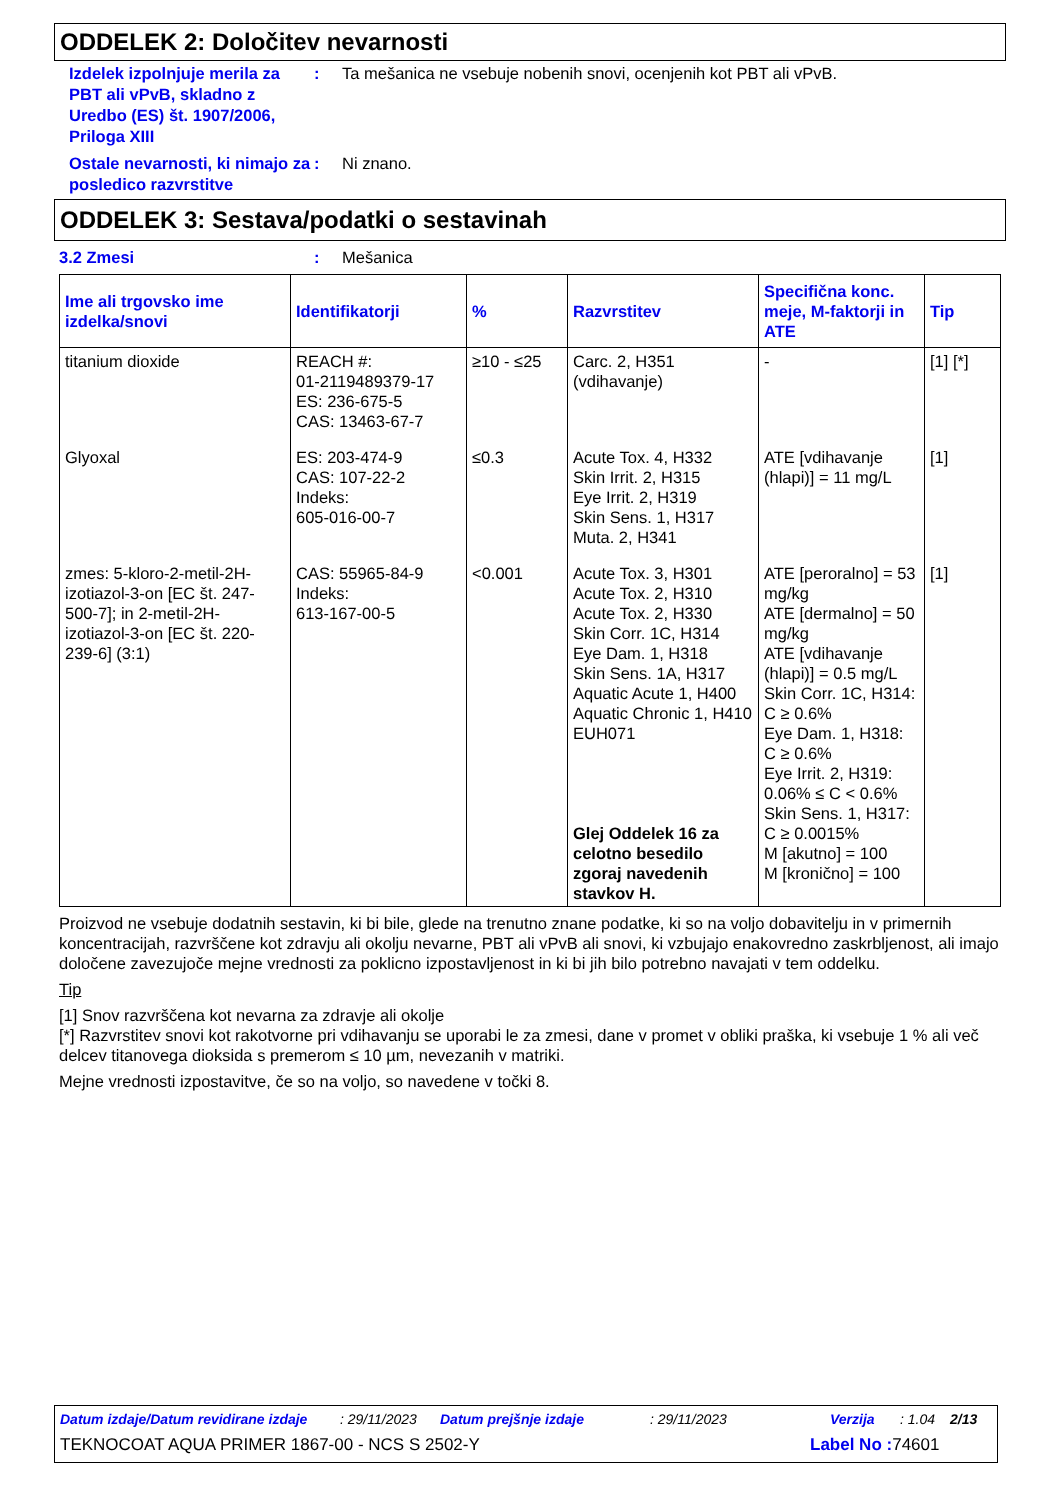ODDELEK 2: Določitev nevarnosti
Izdelek izpolnjuje merila za PBT ali vPvB, skladno z Uredbo (ES) št. 1907/2006, Priloga XIII
: Ta mešanica ne vsebuje nobenih snovi, ocenjenih kot PBT ali vPvB.
Ostale nevarnosti, ki nimajo za posledico razvrstitve
: Ni znano.
ODDELEK 3: Sestava/podatki o sestavinah
3.2 Zmesi : Mešanica
| Ime ali trgovsko ime izdelka/snovi | Identifikatorji | % | Razvrstitev | Specifična konc. meje, M-faktorji in ATE | Tip |
| --- | --- | --- | --- | --- | --- |
| titanium dioxide | REACH #: 01-2119489379-17 ES: 236-675-5 CAS: 13463-67-7 | ≥10 - ≤25 | Carc. 2, H351 (vdihavanje) | - | [1] [*] |
| Glyoxal | ES: 203-474-9 CAS: 107-22-2 Indeks: 605-016-00-7 | ≤0.3 | Acute Tox. 4, H332 Skin Irrit. 2, H315 Eye Irrit. 2, H319 Skin Sens. 1, H317 Muta. 2, H341 | ATE [vdihavanje (hlapi)] = 11 mg/L | [1] |
| zmes: 5-kloro-2-metil-2H-izotiazol-3-on [EC št. 247-500-7]; in 2-metil-2H-izotiazol-3-on [EC št. 220-239-6] (3:1) | CAS: 55965-84-9 Indeks: 613-167-00-5 | <0.001 | Acute Tox. 3, H301 Acute Tox. 2, H310 Acute Tox. 2, H330 Skin Corr. 1C, H314 Eye Dam. 1, H318 Skin Sens. 1A, H317 Aquatic Acute 1, H400 Aquatic Chronic 1, H410 EUH071 Glej Oddelek 16 za celotno besedilo zgoraj navedenih stavkov H. | ATE [peroralno] = 53 mg/kg ATE [dermalno] = 50 mg/kg ATE [vdihavanje (hlapi)] = 0.5 mg/L Skin Corr. 1C, H314: C ≥ 0.6% Eye Dam. 1, H318: C ≥ 0.6% Eye Irrit. 2, H319: 0.06% ≤ C < 0.6% Skin Sens. 1, H317: C ≥ 0.0015% M [akutno] = 100 M [kronično] = 100 | [1] |
Proizvod ne vsebuje dodatnih sestavin, ki bi bile, glede na trenutno znane podatke, ki so na voljo dobavitelju in v primernih koncentracijah, razvrščene kot zdravju ali okolju nevarne, PBT ali vPvB ali snovi, ki vzbujajo enakovredno zaskrbljenost, ali imajo določene zavezujoče mejne vrednosti za poklicno izpostavljenost in ki bi jih bilo potrebno navajati v tem oddelku.
Tip
[1] Snov razvrščena kot nevarna za zdravje ali okolje
[*] Razvrstitev snovi kot rakotvorne pri vdihavanju se uporabi le za zmesi, dane v promet v obliki praška, ki vsebuje 1 % ali več delcev titanovega dioksida s premerom ≤ 10 µm, nevezanih v matriki.
Mejne vrednosti izpostavitve, če so na voljo, so navedene v točki 8.
Datum izdaje/Datum revidirane izdaje: 29/11/2023 Datum prejšnje izdaje: 29/11/2023 Verzija: 1.04 2/13
TEKNOCOAT AQUA PRIMER 1867-00 - NCS S 2502-Y Label No : 74601